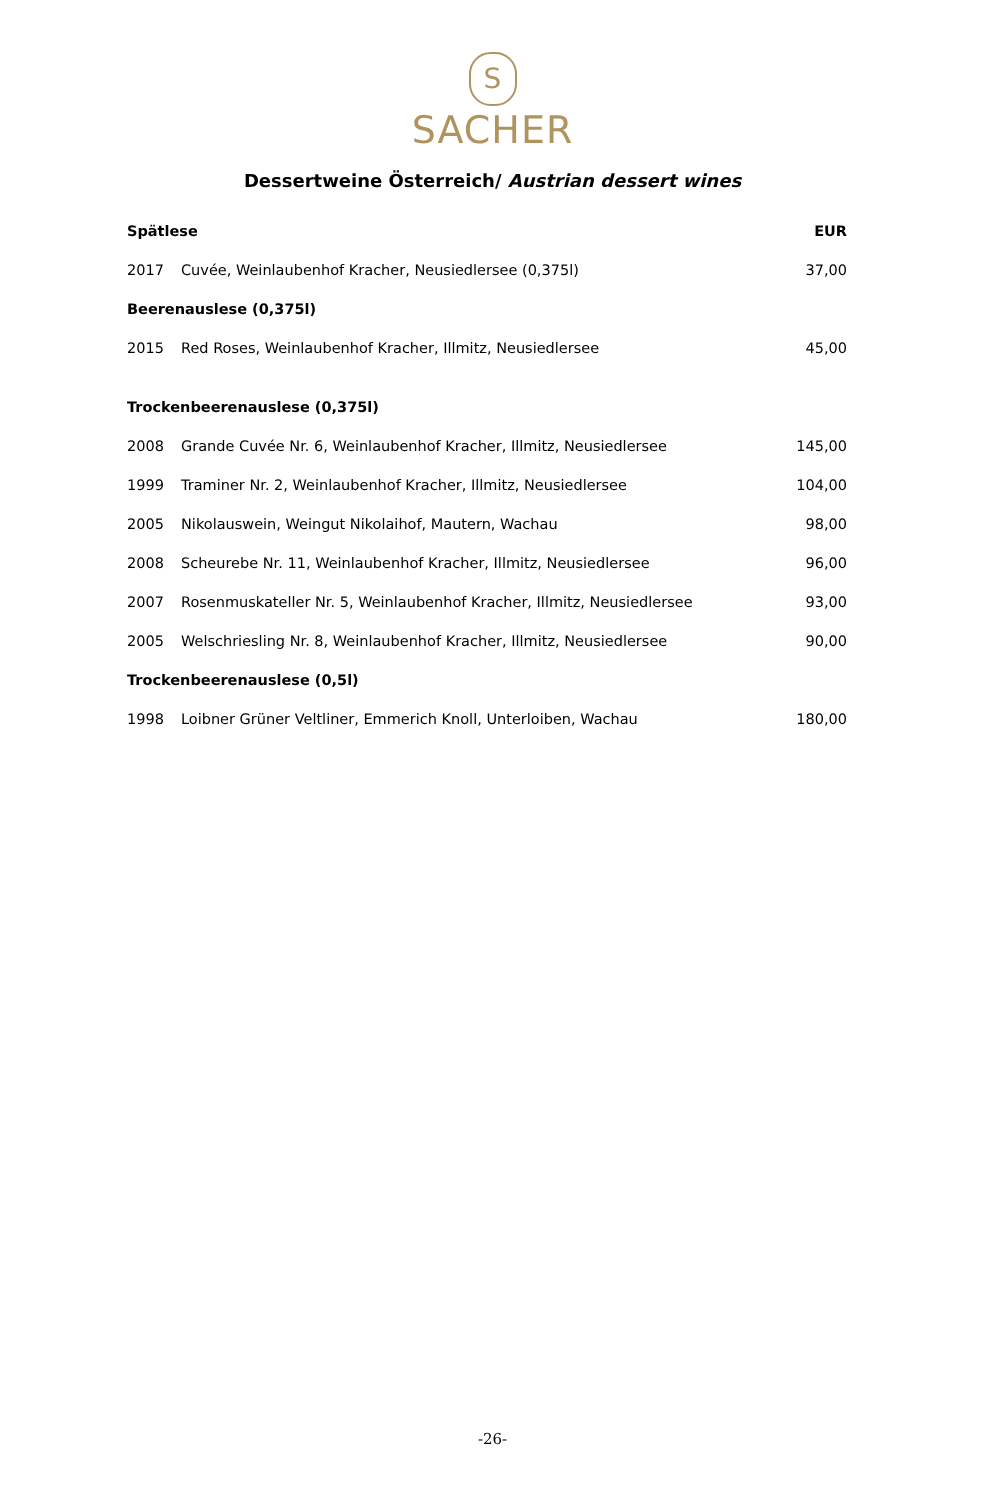S
SACHER
Dessertweine Österreich/ Austrian dessert wines
| Spätlese | | EUR |
| --- | --- | --- |
| 2017 | Cuvée, Weinlaubenhof Kracher, Neusiedlersee (0,375l) | 37,00 |
| Beerenauslese (0,375l) | | |
| 2015 | Red Roses, Weinlaubenhof Kracher, Illmitz, Neusiedlersee | 45,00 |
| Trockenbeerenauslese (0,375l) | | |
| 2008 | Grande Cuvée Nr. 6, Weinlaubenhof Kracher, Illmitz, Neusiedlersee | 145,00 |
| 1999 | Traminer Nr. 2, Weinlaubenhof Kracher, Illmitz, Neusiedlersee | 104,00 |
| 2005 | Nikolauswein, Weingut Nikolaihof, Mautern, Wachau | 98,00 |
| 2008 | Scheurebe Nr. 11, Weinlaubenhof Kracher, Illmitz, Neusiedlersee | 96,00 |
| 2007 | Rosenmuskateller Nr. 5, Weinlaubenhof Kracher, Illmitz, Neusiedlersee | 93,00 |
| 2005 | Welschriesling Nr. 8, Weinlaubenhof Kracher, Illmitz, Neusiedlersee | 90,00 |
| Trockenbeerenauslese (0,5l) | | |
| 1998 | Loibner Grüner Veltliner, Emmerich Knoll, Unterloiben, Wachau | 180,00 |
-26-